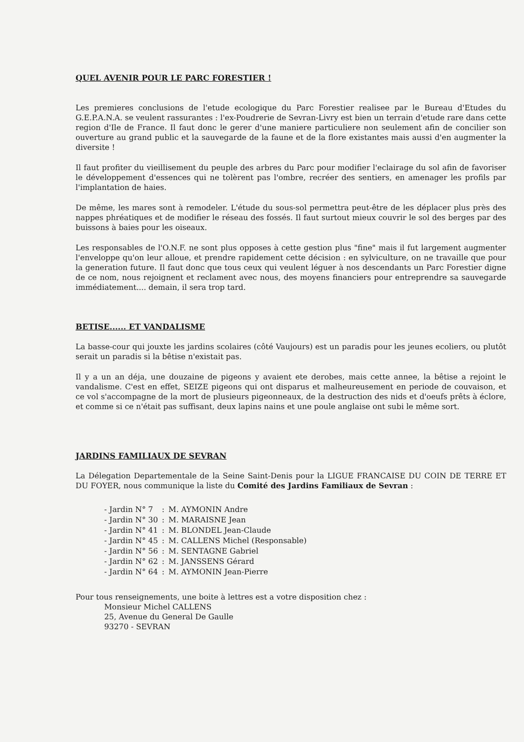QUEL AVENIR POUR LE PARC FORESTIER !
Les premieres conclusions de l'etude ecologique du Parc Forestier realisee par le Bureau d'Etudes du G.E.P.A.N.A. se veulent rassurantes : l'ex-Poudrerie de Sevran-Livry est bien un terrain d'etude rare dans cette region d'Ile de France. Il faut donc le gerer d'une maniere particuliere non seulement afin de concilier son ouverture au grand public et la sauvegarde de la faune et de la flore existantes mais aussi d'en augmenter la diversite !
Il faut profiter du vieillisement du peuple des arbres du Parc pour modifier l'eclairage du sol afin de favoriser le développement d'essences qui ne tolèrent pas l'ombre, recréer des sentiers, en amenager les profils par l'implantation de haies.
De même, les mares sont à remodeler. L'étude du sous-sol permettra peut-être de les déplacer plus près des nappes phréatiques et de modifier le réseau des fossés. Il faut surtout mieux couvrir le sol des berges par des buissons à baies pour les oiseaux.
Les responsables de l'O.N.F. ne sont plus opposes à cette gestion plus "fine" mais il fut largement augmenter l'enveloppe qu'on leur alloue, et prendre rapidement cette décision : en sylviculture, on ne travaille que pour la generation future. Il faut donc que tous ceux qui veulent léguer à nos descendants un Parc Forestier digne de ce nom, nous rejoignent et reclament avec nous, des moyens financiers pour entreprendre sa sauvegarde immédiatement.... demain, il sera trop tard.
BETISE...... ET VANDALISME
La basse-cour qui jouxte les jardins scolaires (côté Vaujours) est un paradis pour les jeunes ecoliers, ou plutôt serait un paradis si la bêtise n'existait pas.
Il y a un an déja, une douzaine de pigeons y avaient ete derobes, mais cette annee, la bêtise a rejoint le vandalisme. C'est en effet, SEIZE pigeons qui ont disparus et malheureusement en periode de couvaison, et ce vol s'accompagne de la mort de plusieurs pigeonneaux, de la destruction des nids et d'oeufs prêts à éclore, et comme si ce n'était pas suffisant, deux lapins nains et une poule anglaise ont subi le même sort.
JARDINS FAMILIAUX DE SEVRAN
La Délegation Departementale de la Seine Saint-Denis pour la LIGUE FRANCAISE DU COIN DE TERRE ET DU FOYER, nous communique la liste du Comité des Jardins Familiaux de Sevran :
| - Jardin N° 7 | : | M. AYMONIN Andre |
| - Jardin N° 30 | : | M. MARAISNE Jean |
| - Jardin N° 41 | : | M. BLONDEL Jean-Claude |
| - Jardin N° 45 | : | M. CALLENS Michel (Responsable) |
| - Jardin N° 56 | : | M. SENTAGNE Gabriel |
| - Jardin N° 62 | : | M. JANSSENS Gérard |
| - Jardin N° 64 | : | M. AYMONIN Jean-Pierre |
Pour tous renseignements, une boite à lettres est a votre disposition chez :
Monsieur Michel CALLENS
25, Avenue du General De Gaulle
93270 - SEVRAN